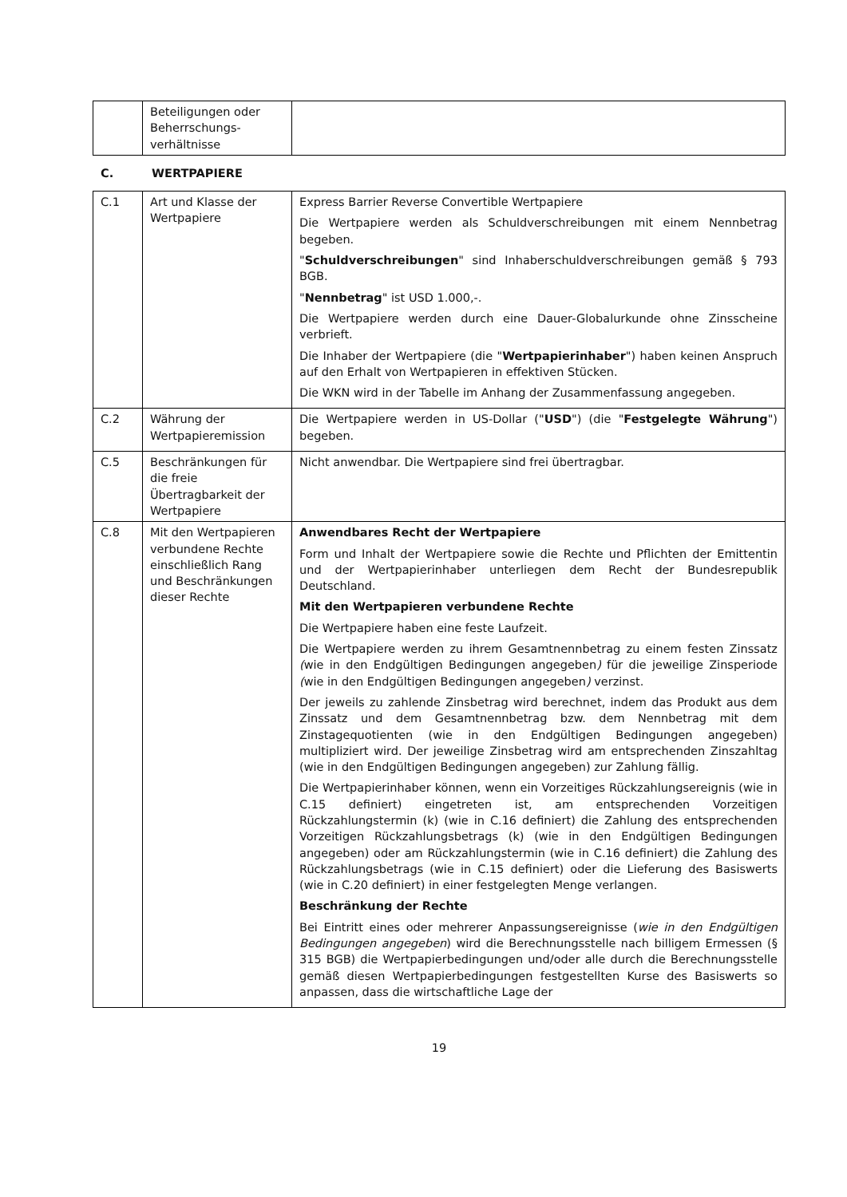| | Beteiligungen oder Beherrschungs-verhältnisse | |
C. WERTPAPIERE
| C.1 | Art und Klasse der Wertpapiere | Express Barrier Reverse Convertible Wertpapiere Die Wertpapiere werden als Schuldverschreibungen mit einem Nennbetrag begeben. " Schuldverschreibungen " sind Inhaberschuldverschreibungen gemäß § 793 BGB. " Nennbetrag " ist USD 1.000,-. Die Wertpapiere werden durch eine Dauer-Globalurkunde ohne Zinsscheine verbrieft. Die Inhaber der Wertpapiere (die " Wertpapierinhaber ") haben keinen Anspruch auf den Erhalt von Wertpapieren in effektiven Stücken. Die WKN wird in der Tabelle im Anhang der Zusammenfassung angegeben. |
| C.2 | Währung der Wertpapieremission | Die Wertpapiere werden in US-Dollar (" USD ") (die " Festgelegte Währung ") begeben. |
| C.5 | Beschränkungen für die freie Übertragbarkeit der Wertpapiere | Nicht anwendbar. Die Wertpapiere sind frei übertragbar. |
| C.8 | Mit den Wertpapieren verbundene Rechte einschließlich Rang und Beschränkungen dieser Rechte | Anwendbares Recht der Wertpapiere Form und Inhalt der Wertpapiere sowie die Rechte und Pflichten der Emittentin und der Wertpapierinhaber unterliegen dem Recht der Bundesrepublik Deutschland. Mit den Wertpapieren verbundene Rechte Die Wertpapiere haben eine feste Laufzeit. Die Wertpapiere werden zu ihrem Gesamtnennbetrag zu einem festen Zinssatz ( wie in den Endgültigen Bedingungen angegeben ) für die jeweilige Zinsperiode ( wie in den Endgültigen Bedingungen angegeben ) verzinst. Der jeweils zu zahlende Zinsbetrag wird berechnet, indem das Produkt aus dem Zinssatz und dem Gesamtnennbetrag bzw. dem Nennbetrag mit dem Zinstagequotienten (wie in den Endgültigen Bedingungen angegeben) multipliziert wird. Der jeweilige Zinsbetrag wird am entsprechenden Zinszahltag (wie in den Endgültigen Bedingungen angegeben) zur Zahlung fällig. Die Wertpapierinhaber können, wenn ein Vorzeitiges Rückzahlungsereignis (wie in C.15 definiert) eingetreten ist, am entsprechenden Vorzeitigen Rückzahlungstermin (k) (wie in C.16 definiert) die Zahlung des entsprechenden Vorzeitigen Rückzahlungsbetrags (k) (wie in den Endgültigen Bedingungen angegeben) oder am Rückzahlungstermin (wie in C.16 definiert) die Zahlung des Rückzahlungsbetrags (wie in C.15 definiert) oder die Lieferung des Basiswerts (wie in C.20 definiert) in einer festgelegten Menge verlangen. Beschränkung der Rechte Bei Eintritt eines oder mehrerer Anpassungsereignisse ( wie in den Endgültigen Bedingungen angegeben ) wird die Berechnungsstelle nach billigem Ermessen (§ 315 BGB) die Wertpapierbedingungen und/oder alle durch die Berechnungsstelle gemäß diesen Wertpapierbedingungen festgestellten Kurse des Basiswerts so anpassen, dass die wirtschaftliche Lage der |
19